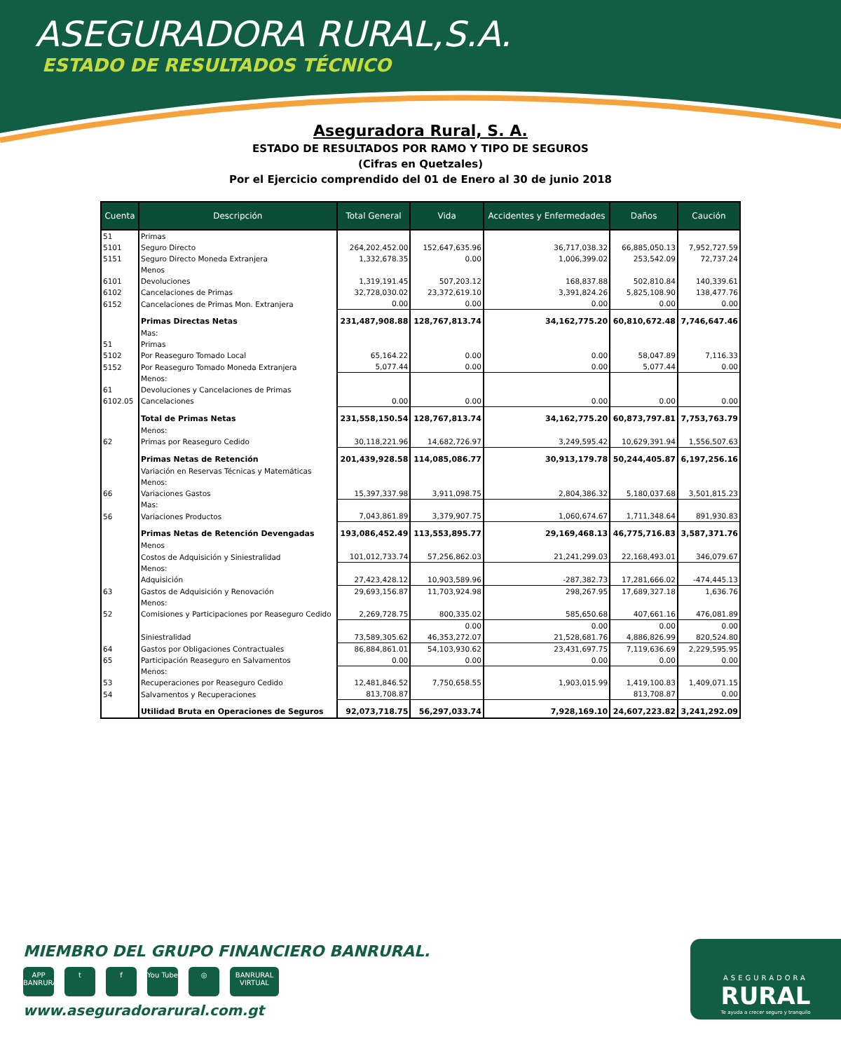ASEGURADORA RURAL,S.A. ESTADO DE RESULTADOS TÉCNICO
Aseguradora Rural, S. A.
ESTADO DE RESULTADOS POR RAMO Y TIPO DE SEGUROS
(Cifras en Quetzales)
Por el Ejercicio comprendido del 01 de Enero al 30 de junio 2018
| Cuenta | Descripción | Total General | Vida | Accidentes y Enfermedades | Daños | Caución |
| --- | --- | --- | --- | --- | --- | --- |
| 51 | Primas | | | | | |
| 5101 | Seguro Directo | 264,202,452.00 | 152,647,635.96 | 36,717,038.32 | 66,885,050.13 | 7,952,727.59 |
| 5151 | Seguro Directo Moneda Extranjera | 1,332,678.35 | 0.00 | 1,006,399.02 | 253,542.09 | 72,737.24 |
| | Menos | | | | | |
| 6101 | Devoluciones | 1,319,191.45 | 507,203.12 | 168,837.88 | 502,810.84 | 140,339.61 |
| 6102 | Cancelaciones de Primas | 32,728,030.02 | 23,372,619.10 | 3,391,824.26 | 5,825,108.90 | 138,477.76 |
| 6152 | Cancelaciones de Primas Mon. Extranjera | 0.00 | 0.00 | 0.00 | 0.00 | 0.00 |
| | Primas Directas Netas | 231,487,908.88 | 128,767,813.74 | 34,162,775.20 | 60,810,672.48 | 7,746,647.46 |
| | Mas: | | | | | |
| 51 | Primas | | | | | |
| 5102 | Por Reaseguro Tomado Local | 65,164.22 | 0.00 | 0.00 | 58,047.89 | 7,116.33 |
| 5152 | Por Reaseguro Tomado Moneda Extranjera | 5,077.44 | 0.00 | 0.00 | 5,077.44 | 0.00 |
| | Menos: | | | | | |
| 61 | Devoluciones y Cancelaciones de Primas | | | | | |
| 6102.05 | Cancelaciones | 0.00 | 0.00 | 0.00 | 0.00 | 0.00 |
| | Total de Primas Netas | 231,558,150.54 | 128,767,813.74 | 34,162,775.20 | 60,873,797.81 | 7,753,763.79 |
| | Menos: | | | | | |
| 62 | Primas por Reaseguro Cedido | 30,118,221.96 | 14,682,726.97 | 3,249,595.42 | 10,629,391.94 | 1,556,507.63 |
| | Primas Netas de Retención | 201,439,928.58 | 114,085,086.77 | 30,913,179.78 | 50,244,405.87 | 6,197,256.16 |
| | Variación en Reservas Técnicas y Matemáticas | | | | | |
| | Menos: | | | | | |
| 66 | Variaciones Gastos | 15,397,337.98 | 3,911,098.75 | 2,804,386.32 | 5,180,037.68 | 3,501,815.23 |
| | Mas: | | | | | |
| 56 | Variaciones Productos | 7,043,861.89 | 3,379,907.75 | 1,060,674.67 | 1,711,348.64 | 891,930.83 |
| | Primas Netas de Retención Devengadas | 193,086,452.49 | 113,553,895.77 | 29,169,468.13 | 46,775,716.83 | 3,587,371.76 |
| | Menos | | | | | |
| | Costos de Adquisición y Siniestralidad | 101,012,733.74 | 57,256,862.03 | 21,241,299.03 | 22,168,493.01 | 346,079.67 |
| | Menos: | | | | | |
| | Adquisición | 27,423,428.12 | 10,903,589.96 | -287,382.73 | 17,281,666.02 | -474,445.13 |
| 63 | Gastos de Adquisición y Renovación | 29,693,156.87 | 11,703,924.98 | 298,267.95 | 17,689,327.18 | 1,636.76 |
| | Menos: | | | | | |
| 52 | Comisiones y Participaciones por Reaseguro Cedido | 2,269,728.75 | 800,335.02 | 585,650.68 | 407,661.16 | 476,081.89 |
| | | | 0.00 | 0.00 | 0.00 | 0.00 |
| | Siniestralidad | 73,589,305.62 | 46,353,272.07 | 21,528,681.76 | 4,886,826.99 | 820,524.80 |
| 64 | Gastos por Obligaciones Contractuales | 86,884,861.01 | 54,103,930.62 | 23,431,697.75 | 7,119,636.69 | 2,229,595.95 |
| 65 | Participación Reaseguro en Salvamentos | 0.00 | 0.00 | 0.00 | 0.00 | 0.00 |
| | Menos: | | | | | |
| 53 | Recuperaciones por Reaseguro Cedido | 12,481,846.52 | 7,750,658.55 | 1,903,015.99 | 1,419,100.83 | 1,409,071.15 |
| 54 | Salvamentos y Recuperaciones | 813,708.87 | | | 813,708.87 | 0.00 |
| | Utilidad Bruta en Operaciones de Seguros | 92,073,718.75 | 56,297,033.74 | 7,928,169.10 | 24,607,223.82 | 3,241,292.09 |
MIEMBRO DEL GRUPO FINANCIERO BANRURAL.
APP BANRURAL t f You Tube ◎ BANRURAL VIRTUAL
www.aseguradorarural.com.gt
ASEGURADORA
RURAL
Te ayuda a crecer seguro y tranquilo